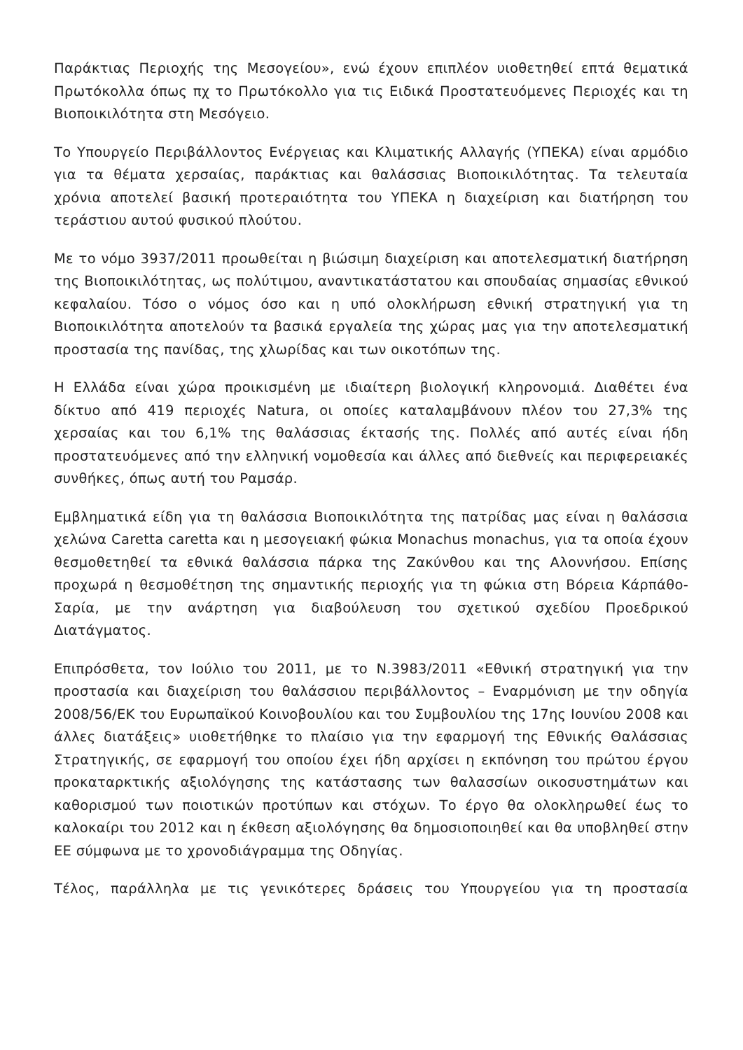Παράκτιας Περιοχής της Μεσογείου», ενώ έχουν επιπλέον υιοθετηθεί επτά θεματικά Πρωτόκολλα όπως πχ το Πρωτόκολλο για τις Ειδικά Προστατευόμενες Περιοχές και τη Βιοποικιλότητα στη Μεσόγειο.
Το Υπουργείο Περιβάλλοντος Ενέργειας και Κλιματικής Αλλαγής (ΥΠΕΚΑ) είναι αρμόδιο για τα θέματα χερσαίας, παράκτιας και θαλάσσιας Βιοποικιλότητας. Τα τελευταία χρόνια αποτελεί βασική προτεραιότητα του ΥΠΕΚΑ η διαχείριση και διατήρηση του τεράστιου αυτού φυσικού πλούτου.
Με το νόμο 3937/2011 προωθείται η βιώσιμη διαχείριση και αποτελεσματική διατήρηση της Βιοποικιλότητας, ως πολύτιμου, αναντικατάστατου και σπουδαίας σημασίας εθνικού κεφαλαίου. Τόσο ο νόμος όσο και η υπό ολοκλήρωση εθνική στρατηγική για τη Βιοποικιλότητα αποτελούν τα βασικά εργαλεία της χώρας μας για την αποτελεσματική προστασία της πανίδας, της χλωρίδας και των οικοτόπων της.
Η Ελλάδα είναι χώρα προικισμένη με ιδιαίτερη βιολογική κληρονομιά. Διαθέτει ένα δίκτυο από 419 περιοχές Natura, οι οποίες καταλαμβάνουν πλέον του 27,3% της χερσαίας και του 6,1% της θαλάσσιας έκτασής της. Πολλές από αυτές είναι ήδη προστατευόμενες από την ελληνική νομοθεσία και άλλες από διεθνείς και περιφερειακές συνθήκες, όπως αυτή του Ραμσάρ.
Εμβληματικά είδη για τη θαλάσσια Βιοποικιλότητα της πατρίδας μας είναι η θαλάσσια χελώνα Caretta caretta και η μεσογειακή φώκια Monachus monachus, για τα οποία έχουν θεσμοθετηθεί τα εθνικά θαλάσσια πάρκα της Ζακύνθου και της Αλοννήσου. Επίσης προχωρά η θεσμοθέτηση της σημαντικής περιοχής για τη φώκια στη Βόρεια Κάρπάθο-Σαρία, με την ανάρτηση για διαβούλευση του σχετικού σχεδίου Προεδρικού Διατάγματος.
Επιπρόσθετα, τον Ιούλιο του 2011, με το Ν.3983/2011 «Εθνική στρατηγική για την προστασία και διαχείριση του θαλάσσιου περιβάλλοντος – Εναρμόνιση με την οδηγία 2008/56/ΕΚ του Ευρωπαϊκού Κοινοβουλίου και του Συμβουλίου της 17ης Ιουνίου 2008 και άλλες διατάξεις» υιοθετήθηκε το πλαίσιο για την εφαρμογή της Εθνικής Θαλάσσιας Στρατηγικής, σε εφαρμογή του οποίου έχει ήδη αρχίσει η εκπόνηση του πρώτου έργου προκαταρκτικής αξιολόγησης της κατάστασης των θαλασσίων οικοσυστημάτων και καθορισμού των ποιοτικών προτύπων και στόχων. Το έργο θα ολοκληρωθεί έως το καλοκαίρι του 2012 και η έκθεση αξιολόγησης θα δημοσιοποιηθεί και θα υποβληθεί στην ΕΕ σύμφωνα με το χρονοδιάγραμμα της Οδηγίας.
Τέλος, παράλληλα με τις γενικότερες δράσεις του Υπουργείου για τη προστασία